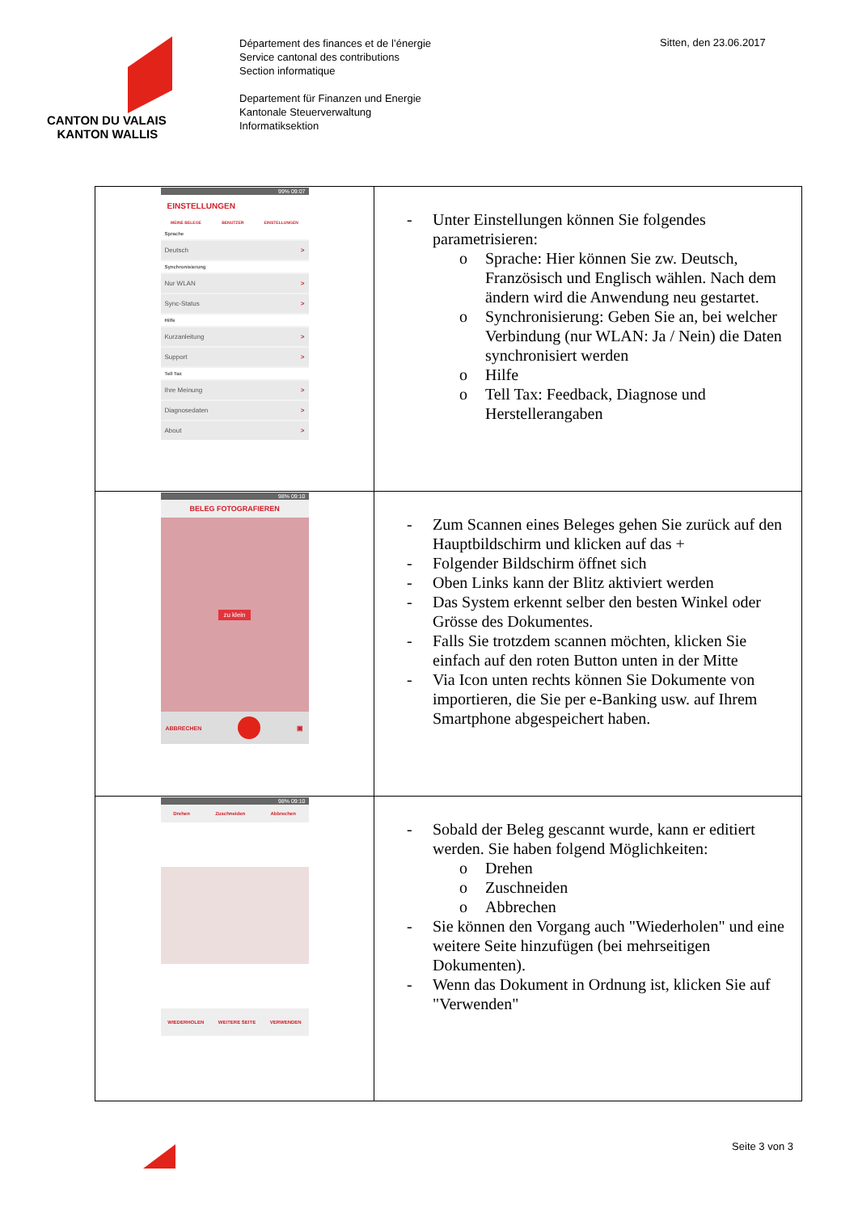CANTON DU VALAIS
KANTON WALLIS
Département des finances et de l’énergie
Service cantonal des contributions
Section informatique
Departement für Finanzen und Energie
Kantonale Steuerverwaltung
Informatiksektion
Sitten, den 23.06.2017
| 99% 09:07 EINSTELLUNGEN MEINE BELEGE BENUTZER EINSTELLUNGEN Sprache Deutsch > Synchronisierung Nur WLAN > Sync-Status > Hilfe Kurzanleitung > Support > Tell Tax Ihre Meinung > Diagnosedaten > About > | - Unter Einstellungen können Sie folgendes parametrisieren: o Sprache: Hier können Sie zw. Deutsch, Französisch und Englisch wählen. Nach dem ändern wird die Anwendung neu gestartet. o Synchronisierung: Geben Sie an, bei welcher Verbindung (nur WLAN: Ja / Nein) die Daten synchronisiert werden o Hilfe o Tell Tax: Feedback, Diagnose und Herstellerangaben |
| 98% 09:10 BELEG FOTOGRAFIEREN zu klein ABBRECHEN ▣ | - Zum Scannen eines Beleges gehen Sie zurück auf den Hauptbildschirm und klicken auf das + - Folgender Bildschirm öffnet sich - Oben Links kann der Blitz aktiviert werden - Das System erkennt selber den besten Winkel oder Grösse des Dokumentes. - Falls Sie trotzdem scannen möchten, klicken Sie einfach auf den roten Button unten in der Mitte - Via Icon unten rechts können Sie Dokumente von importieren, die Sie per e-Banking usw. auf Ihrem Smartphone abgespeichert haben. |
| 98% 09:10 Drehen Zuschneiden Abbrechen WIEDERHOLEN WEITERE SEITE VERWENDEN | - Sobald der Beleg gescannt wurde, kann er editiert werden. Sie haben folgend Möglichkeiten: o Drehen o Zuschneiden o Abbrechen - Sie können den Vorgang auch "Wiederholen" und eine weitere Seite hinzufügen (bei mehrseitigen Dokumenten). - Wenn das Dokument in Ordnung ist, klicken Sie auf "Verwenden" |
Seite 3 von 3